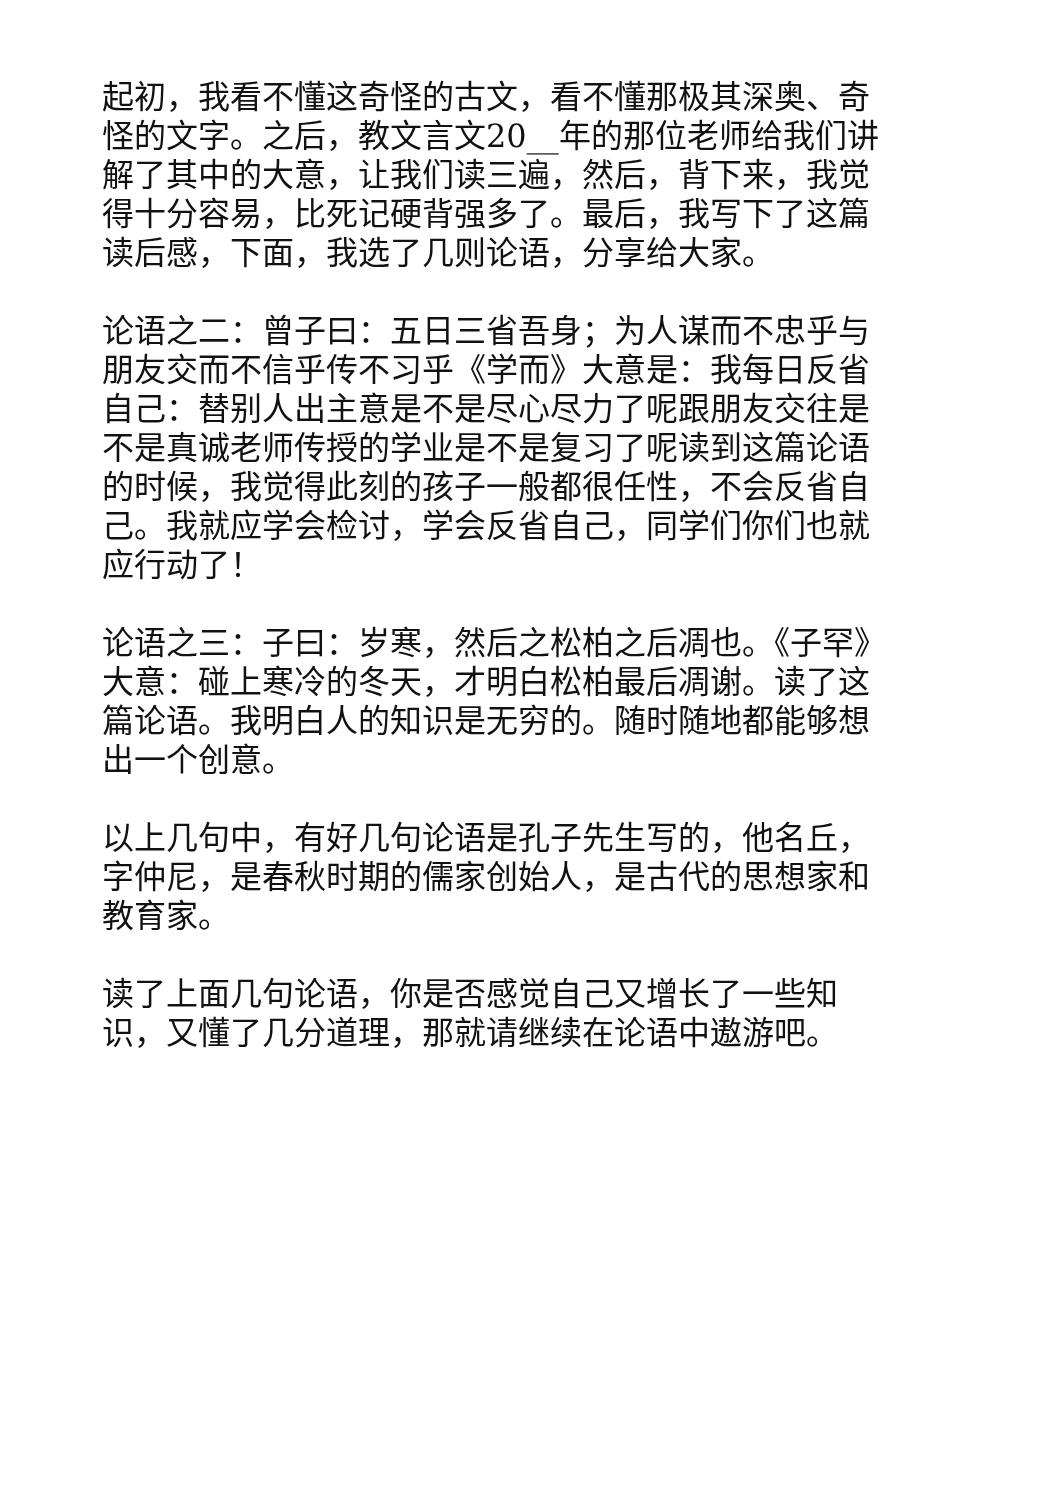起初，我看不懂这奇怪的古文，看不懂那极其深奥、奇怪的文字。之后，教文言文20__年的那位老师给我们讲解了其中的大意，让我们读三遍，然后，背下来，我觉得十分容易，比死记硬背强多了。最后，我写下了这篇读后感，下面，我选了几则论语，分享给大家。
论语之二：曾子曰：五日三省吾身；为人谋而不忠乎与朋友交而不信乎传不习乎《学而》大意是：我每日反省自己：替别人出主意是不是尽心尽力了呢跟朋友交往是不是真诚老师传授的学业是不是复习了呢读到这篇论语的时候，我觉得此刻的孩子一般都很任性，不会反省自己。我就应学会检讨，学会反省自己，同学们你们也就应行动了！
论语之三：子曰：岁寒，然后之松柏之后凋也。《子罕》大意：碰上寒冷的冬天，才明白松柏最后凋谢。读了这篇论语。我明白人的知识是无穷的。随时随地都能够想出一个创意。
以上几句中，有好几句论语是孔子先生写的，他名丘，字仲尼，是春秋时期的儒家创始人，是古代的思想家和教育家。
读了上面几句论语，你是否感觉自己又增长了一些知识，又懂了几分道理，那就请继续在论语中遨游吧。